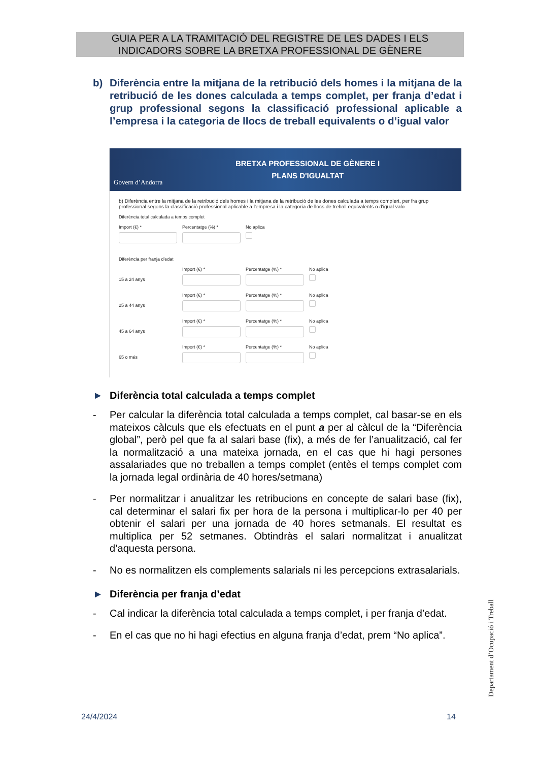GUIA PER A LA TRAMITACIÓ DEL REGISTRE DE LES DADES I ELS
INDICADORS SOBRE LA BRETXA PROFESSIONAL DE GÈNERE
b) Diferència entre la mitjana de la retribució dels homes i la mitjana de la retribució de les dones calculada a temps complet, per franja d’edat i grup professional segons la classificació professional aplicable a l’empresa i la categoria de llocs de treball equivalents o d’igual valor
Govern d’Andorra
BRETXA PROFESSIONAL DE GÈNERE I
PLANS D'IGUALTAT
b) Diferència entre la mitjana de la retribució dels homes i la mitjana de la retribució de les dones calculada a temps complert, per fra grup professional segons la classificació professional aplicable a l'empresa i la categoria de llocs de treball equivalents o d'igual valo
Diferència total calculada a temps complet
Import (€) * Percentatge (%) * No aplica
Diferència per franja d'edat
15 a 24 anys
Import (€) * Percentatge (%) * No aplica
25 a 44 anys
Import (€) * Percentatge (%) * No aplica
45 a 64 anys
Import (€) * Percentatge (%) * No aplica
65 o més
Import (€) * Percentatge (%) * No aplica
► Diferència total calculada a temps complet
- Per calcular la diferència total calculada a temps complet, cal basar-se en els mateixos càlculs que els efectuats en el punt a per al càlcul de la “Diferència global”, però pel que fa al salari base (fix), a més de fer l’anualització, cal fer la normalització a una mateixa jornada, en el cas que hi hagi persones assalariades que no treballen a temps complet (entès el temps complet com la jornada legal ordinària de 40 hores/setmana)
- Per normalitzar i anualitzar les retribucions en concepte de salari base (fix), cal determinar el salari fix per hora de la persona i multiplicar-lo per 40 per obtenir el salari per una jornada de 40 hores setmanals. El resultat es multiplica per 52 setmanes. Obtindràs el salari normalitzat i anualitzat d’aquesta persona.
- No es normalitzen els complements salarials ni les percepcions extrasalarials.
► Diferència per franja d’edat
- Cal indicar la diferència total calculada a temps complet, i per franja d’edat.
- En el cas que no hi hagi efectius en alguna franja d’edat, prem “No aplica”.
Departament d’Ocupació i Treball
24/4/2024 14